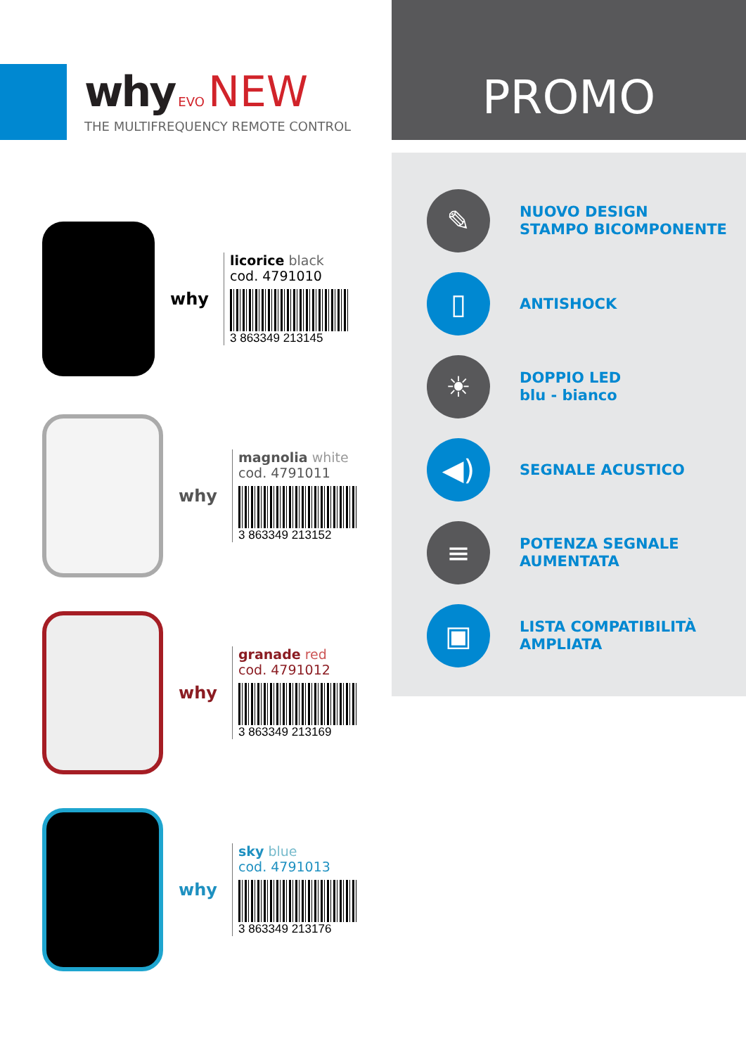why EVO NEW
THE MULTIFREQUENCY REMOTE CONTROL
PROMO
why
licorice black
cod. 4791010
3 863349 213145
why
magnolia white
cod. 4791011
3 863349 213152
why
granade red
cod. 4791012
3 863349 213169
why
sky blue
cod. 4791013
3 863349 213176
✎
NUOVO DESIGN
STAMPO BICOMPONENTE
▯
ANTISHOCK
☀
DOPPIO LED
blu - bianco
◀)
SEGNALE ACUSTICO
≡
POTENZA SEGNALE
AUMENTATA
▣
LISTA COMPATIBILITÀ
AMPLIATA